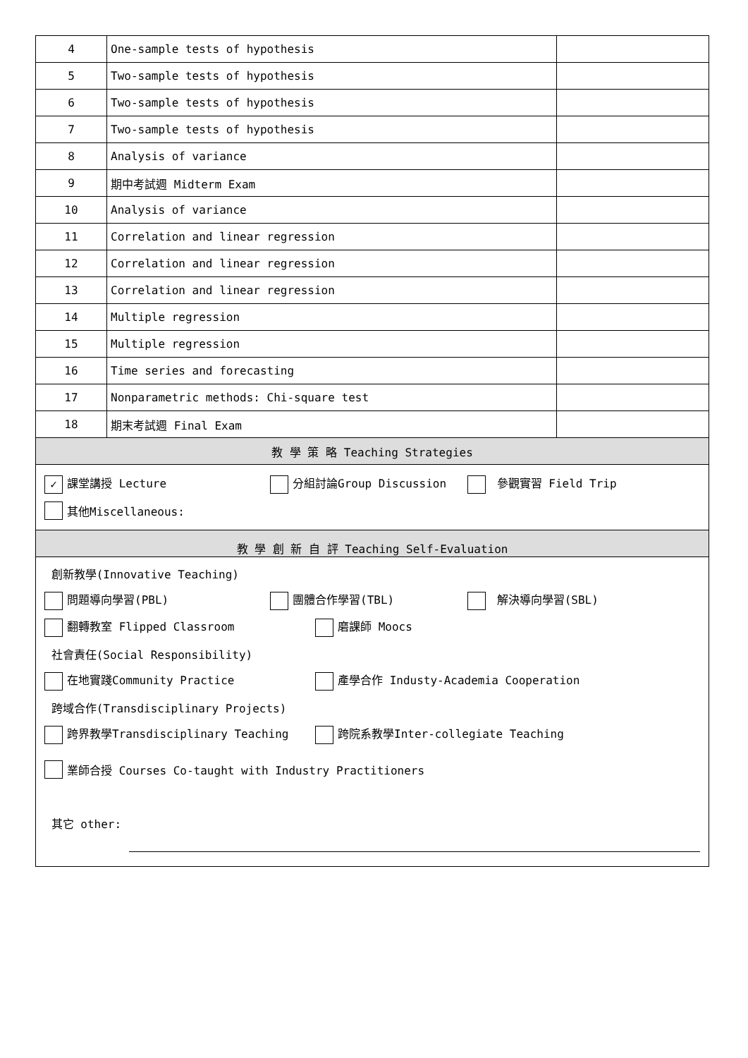| 4 | One-sample tests of hypothesis | |
| 5 | Two-sample tests of hypothesis | |
| 6 | Two-sample tests of hypothesis | |
| 7 | Two-sample tests of hypothesis | |
| 8 | Analysis of variance | |
| 9 | 期中考試週 Midterm Exam | |
| 10 | Analysis of variance | |
| 11 | Correlation and linear regression | |
| 12 | Correlation and linear regression | |
| 13 | Correlation and linear regression | |
| 14 | Multiple regression | |
| 15 | Multiple regression | |
| 16 | Time series and forecasting | |
| 17 | Nonparametric methods: Chi-square test | |
| 18 | 期末考試週 Final Exam | |
| 教 學 策 略 Teaching Strategies | | |
| ✓ 課堂講授 Lecture 分組討論Group Discussion 參觀實習 Field Trip 其他Miscellaneous: | | |
| 教 學 創 新 自 評 Teaching Self-Evaluation | | |
| 創新教學(Innovative Teaching) 問題導向學習(PBL) 團體合作學習(TBL) 解決導向學習(SBL) 翻轉教室 Flipped Classroom 磨課師 Moocs 社會責任(Social Responsibility) 在地實踐Community Practice 產學合作 Industy-Academia Cooperation 跨域合作(Transdisciplinary Projects) 跨界教學Transdisciplinary Teaching 跨院系教學Inter-collegiate Teaching 業師合授 Courses Co-taught with Industry Practitioners 其它 other: | | |